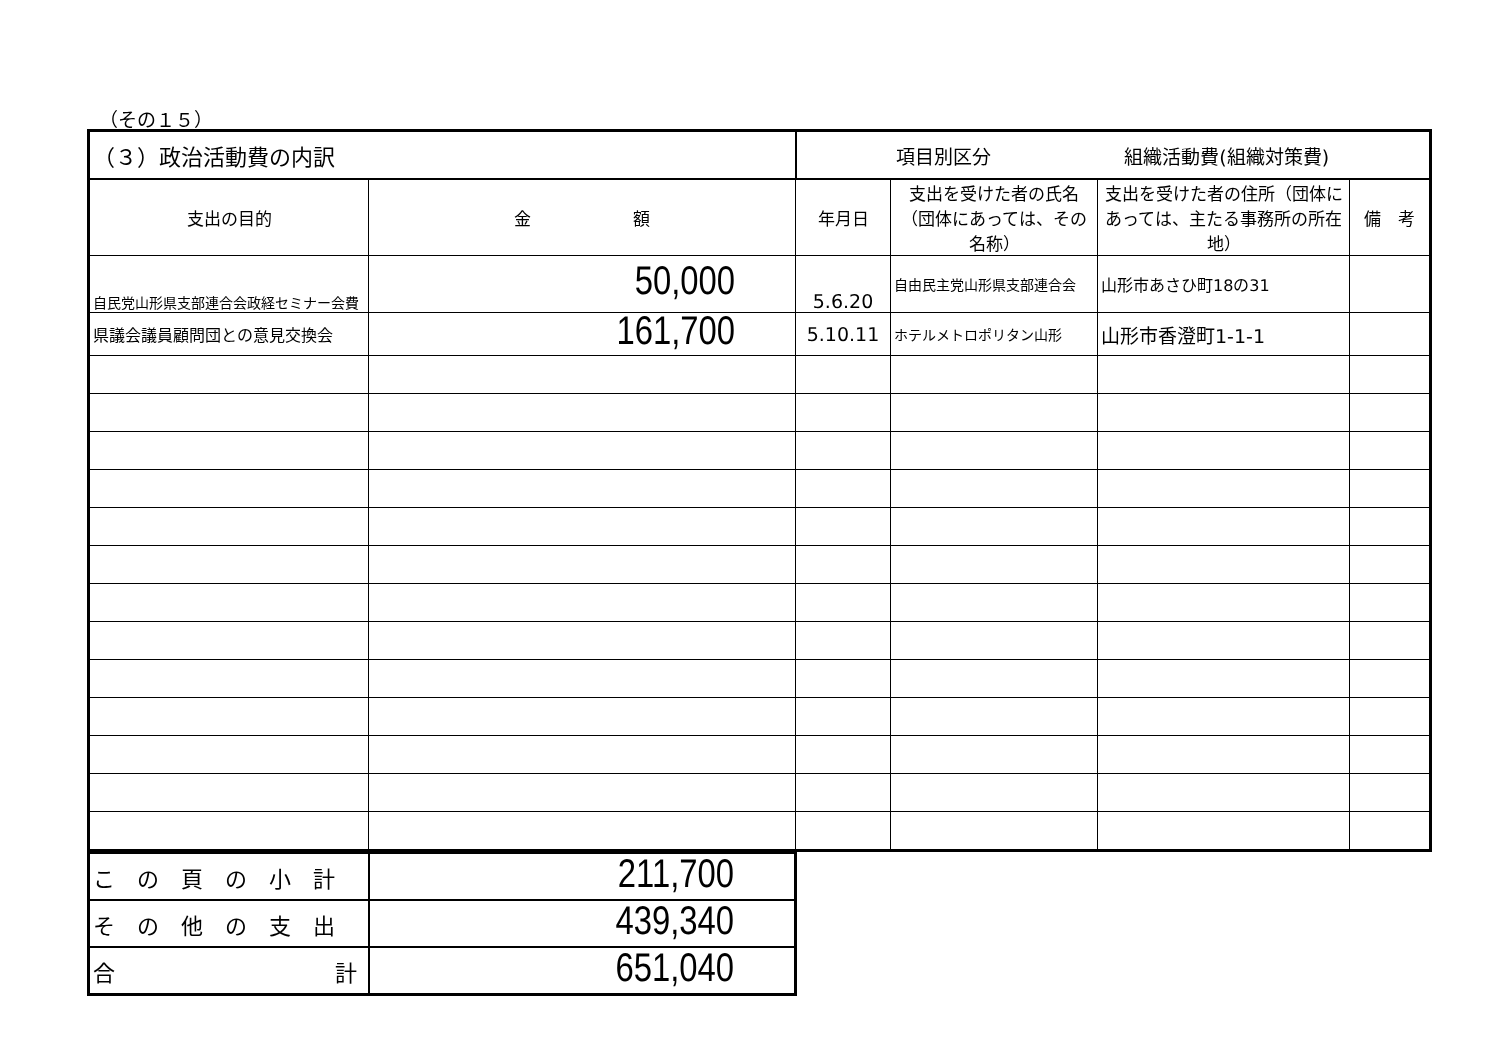（その１５）
| （３）政治活動費の内訳 | | 項目別区分 組織活動費(組織対策費) | | | |
| --- | --- | --- | --- | --- | --- |
| 支出の目的 | 金 額 | 年月日 | 支出を受けた者の氏名（団体にあっては、その名称） | 支出を受けた者の住所（団体にあっては、主たる事務所の所在地） | 備 考 |
| 自民党山形県支部連合会政経セミナー会費 | 50,000 | 5.6.20 | 自由民主党山形県支部連合会 | 山形市あさひ町18の31 | |
| 県議会議員顧問団との意見交換会 | 161,700 | 5.10.11 | ホテルメトロポリタン山形 | 山形市香澄町1-1-1 | |
| この頁の小計 | 211,700 |
| その他の支出 | 439,340 |
| 合 計 | 651,040 |